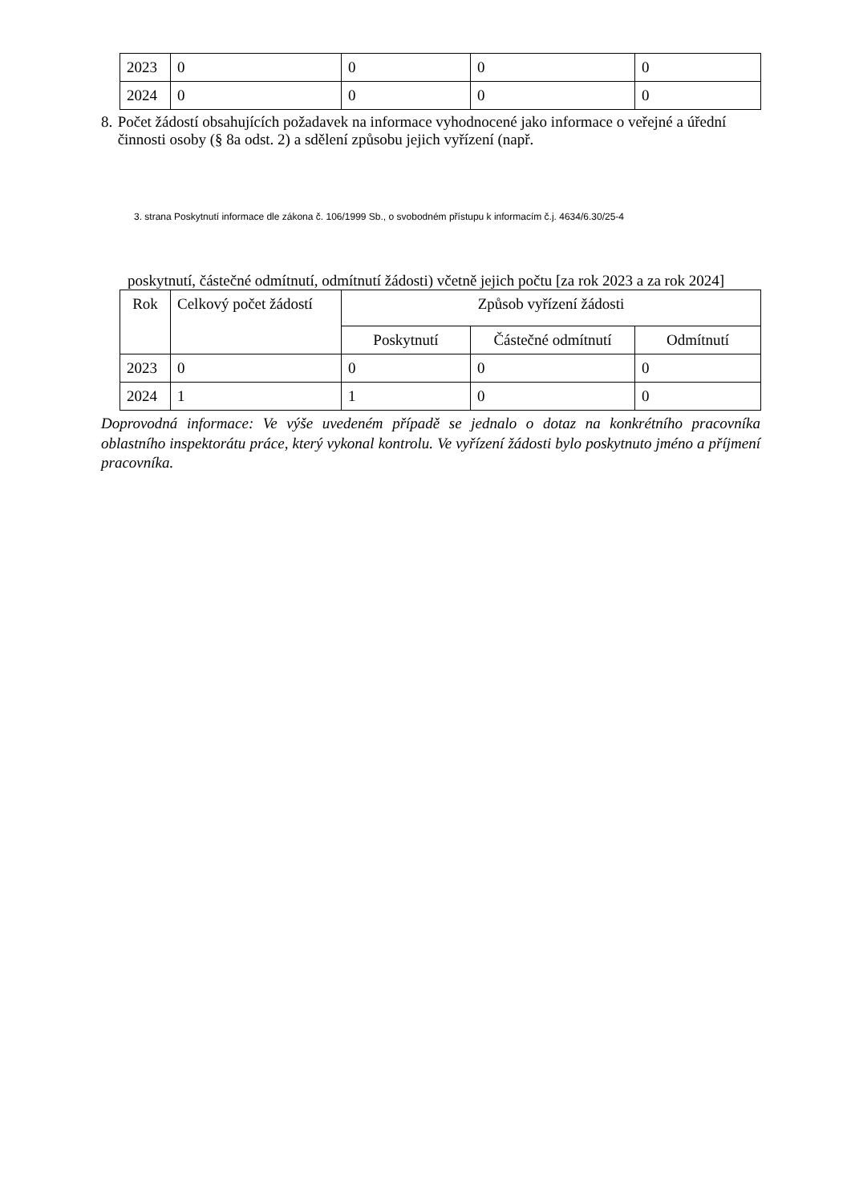| 2023 | 0 | 0 | 0 | 0 |
| 2024 | 0 | 0 | 0 | 0 |
8. Počet žádostí obsahujících požadavek na informace vyhodnocené jako informace o veřejné a úřední činnosti osoby (§ 8a odst. 2) a sdělení způsobu jejich vyřízení (např.
3. strana Poskytnutí informace dle zákona č. 106/1999 Sb., o svobodném přístupu k informacím č.j. 4634/6.30/25-4
poskytnutí, částečné odmítnutí, odmítnutí žádosti) včetně jejich počtu [za rok 2023 a za rok 2024]
| Rok | Celkový počet žádostí | Způsob vyřízení žádosti | | |
| --- | --- | --- | --- | --- |
| | | Poskytnutí | Částečné odmítnutí | Odmítnutí |
| 2023 | 0 | 0 | 0 | 0 |
| 2024 | 1 | 1 | 0 | 0 |
Doprovodná informace: Ve výše uvedeném případě se jednalo o dotaz na konkrétního pracovníka oblastního inspektorátu práce, který vykonal kontrolu. Ve vyřízení žádosti bylo poskytnuto jméno a příjmení pracovníka.